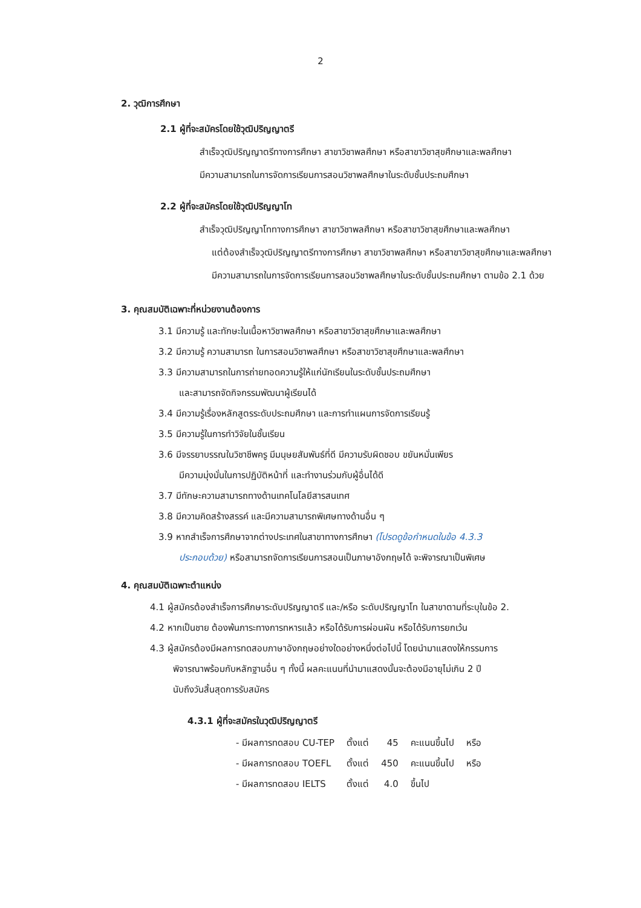2
2. วุฒิการศึกษา
2.1 ผู้ที่จะสมัครโดยใช้วุฒิปริญญาตรี
สำเร็จวุฒิปริญญาตรีทางการศึกษา สาขาวิชาพลศึกษา หรือสาขาวิชาสุขศึกษาและพลศึกษา
มีความสามารถในการจัดการเรียนการสอนวิชาพลศึกษาในระดับชั้นประถมศึกษา
2.2 ผู้ที่จะสมัครโดยใช้วุฒิปริญญาโท
สำเร็จวุฒิปริญญาโททางการศึกษา สาขาวิชาพลศึกษา หรือสาขาวิชาสุขศึกษาและพลศึกษา
แต่ต้องสำเร็จวุฒิปริญญาตรีทางการศึกษา สาขาวิชาพลศึกษา หรือสาขาวิชาสุขศึกษาและพลศึกษา
มีความสามารถในการจัดการเรียนการสอนวิชาพลศึกษาในระดับชั้นประถมศึกษา ตามข้อ 2.1 ด้วย
3. คุณสมบัติเฉพาะที่หน่วยงานต้องการ
3.1 มีความรู้ และทักษะในเนื้อหาวิชาพลศึกษา หรือสาขาวิชาสุขศึกษาและพลศึกษา
3.2 มีความรู้ ความสามารถ ในการสอนวิชาพลศึกษา หรือสาขาวิชาสุขศึกษาและพลศึกษา
3.3 มีความสามารถในการถ่ายทอดความรู้ให้แก่นักเรียนในระดับชั้นประถมศึกษา
และสามารถจัดกิจกรรมพัฒนาผู้เรียนได้
3.4 มีความรู้เรื่องหลักสูตรระดับประถมศึกษา และการทำแผนการจัดการเรียนรู้
3.5 มีความรู้ในการทำวิจัยในชั้นเรียน
3.6 มีจรรยาบรรณในวิชาชีพครู มีมนุษยสัมพันธ์ที่ดี มีความรับผิดชอบ ขยันหมั่นเพียร
มีความมุ่งมั่นในการปฏิบัติหน้าที่ และทำงานร่วมกับผู้อื่นได้ดี
3.7 มีทักษะความสามารถทางด้านเทคโนโลยีสารสนเทศ
3.8 มีความคิดสร้างสรรค์ และมีความสามารถพิเศษทางด้านอื่น ๆ
3.9 หากสำเร็จการศึกษาจากต่างประเทศในสาขาทางการศึกษา (โปรดดูข้อกำหนดในข้อ 4.3.3
ประกอบด้วย) หรือสามารถจัดการเรียนการสอนเป็นภาษาอังกฤษได้ จะพิจารณาเป็นพิเศษ
4. คุณสมบัติเฉพาะตำแหน่ง
4.1 ผู้สมัครต้องสำเร็จการศึกษาระดับปริญญาตรี และ/หรือ ระดับปริญญาโท ในสาขาตามที่ระบุในข้อ 2.
4.2 หากเป็นชาย ต้องพ้นภาระทางการทหารแล้ว หรือได้รับการผ่อนผัน หรือได้รับการยกเว้น
4.3 ผู้สมัครต้องมีผลการทดสอบภาษาอังกฤษอย่างใดอย่างหนึ่งต่อไปนี้ โดยนำมาแสดงให้กรรมการ
พิจารณาพร้อมกับหลักฐานอื่น ๆ ทั้งนี้ ผลคะแนนที่นำมาแสดงนั้นจะต้องมีอายุไม่เกิน 2 ปี
นับถึงวันสิ้นสุดการรับสมัคร
4.3.1 ผู้ที่จะสมัครในวุฒิปริญญาตรี
| - มีผลการทดสอบ CU-TEP | ตั้งแต่ | 45 | คะแนนขึ้นไป | หรือ |
| - มีผลการทดสอบ TOEFL | ตั้งแต่ | 450 | คะแนนขึ้นไป | หรือ |
| - มีผลการทดสอบ IELTS | ตั้งแต่ | 4.0 | ขึ้นไป | |